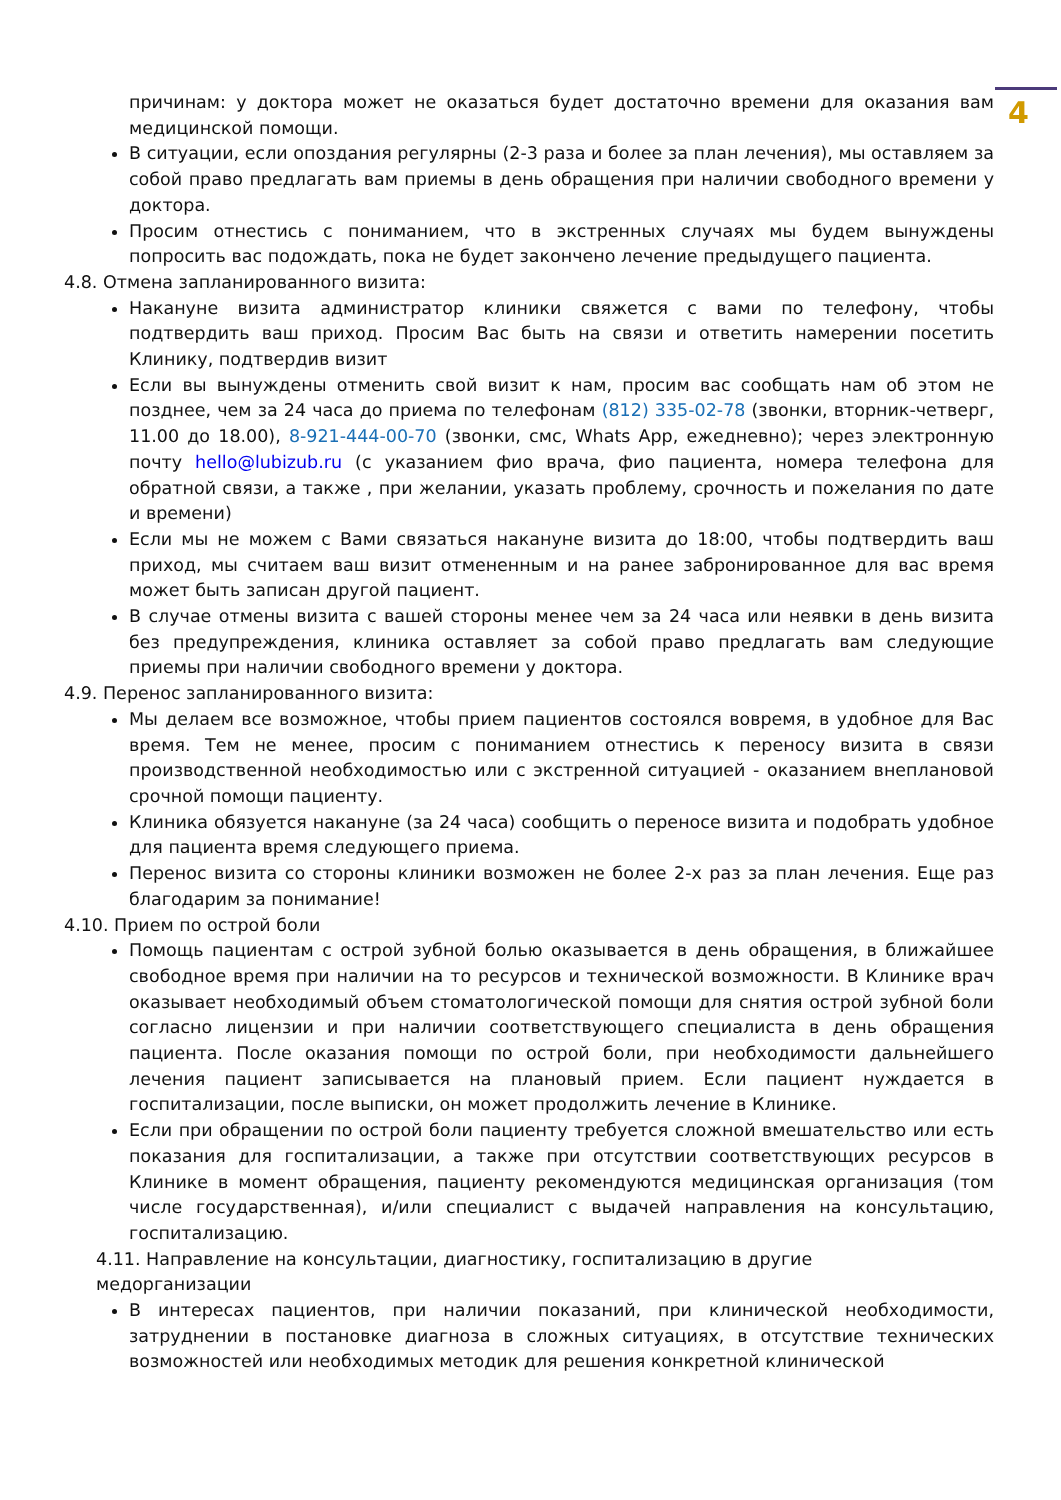4
причинам: у доктора может не оказаться будет достаточно времени для оказания вам медицинской помощи.
В ситуации, если опоздания регулярны (2-3 раза и более за план лечения), мы оставляем за собой право предлагать вам приемы в день обращения при наличии свободного времени у доктора.
Просим отнестись с пониманием, что в экстренных случаях мы будем вынуждены попросить вас подождать, пока не будет закончено лечение предыдущего пациента.
4.8. Отмена запланированного визита:
Накануне визита администратор клиники свяжется с вами по телефону, чтобы подтвердить ваш приход. Просим Вас быть на связи и ответить намерении посетить Клинику, подтвердив визит
Если вы вынуждены отменить свой визит к нам, просим вас сообщать нам об этом не позднее, чем за 24 часа до приема по телефонам (812) 335-02-78 (звонки, вторник-четверг, 11.00 до 18.00), 8-921-444-00-70 (звонки, смс, Whats App, ежедневно); через электронную почту hello@lubizub.ru (с указанием фио врача, фио пациента, номера телефона для обратной связи, а также , при желании, указать проблему, срочность и пожелания по дате и времени)
Если мы не можем с Вами связаться накануне визита до 18:00, чтобы подтвердить ваш приход, мы считаем ваш визит отмененным и на ранее забронированное для вас время может быть записан другой пациент.
В случае отмены визита с вашей стороны менее чем за 24 часа или неявки в день визита без предупреждения, клиника оставляет за собой право предлагать вам следующие приемы при наличии свободного времени у доктора.
4.9. Перенос запланированного визита:
Мы делаем все возможное, чтобы прием пациентов состоялся вовремя, в удобное для Вас время. Тем не менее, просим с пониманием отнестись к переносу визита в связи производственной необходимостью или с экстренной ситуацией - оказанием внеплановой срочной помощи пациенту.
Клиника обязуется накануне (за 24 часа) сообщить о переносе визита и подобрать удобное для пациента время следующего приема.
Перенос визита со стороны клиники возможен не более 2-х раз за план лечения. Еще раз благодарим за понимание!
4.10. Прием по острой боли
Помощь пациентам с острой зубной болью оказывается в день обращения, в ближайшее свободное время при наличии на то ресурсов и технической возможности. В Клинике врач оказывает необходимый объем стоматологической помощи для снятия острой зубной боли согласно лицензии и при наличии соответствующего специалиста в день обращения пациента. После оказания помощи по острой боли, при необходимости дальнейшего лечения пациент записывается на плановый прием. Если пациент нуждается в госпитализации, после выписки, он может продолжить лечение в Клинике.
Если при обращении по острой боли пациенту требуется сложной вмешательство или есть показания для госпитализации, а также при отсутствии соответствующих ресурсов в Клинике в момент обращения, пациенту рекомендуются медицинская организация (том числе государственная), и/или специалист с выдачей направления на консультацию, госпитализацию.
4.11. Направление на консультации, диагностику, госпитализацию в другие
медорганизации
В интересах пациентов, при наличии показаний, при клинической необходимости, затруднении в постановке диагноза в сложных ситуациях, в отсутствие технических возможностей или необходимых методик для решения конкретной клинической